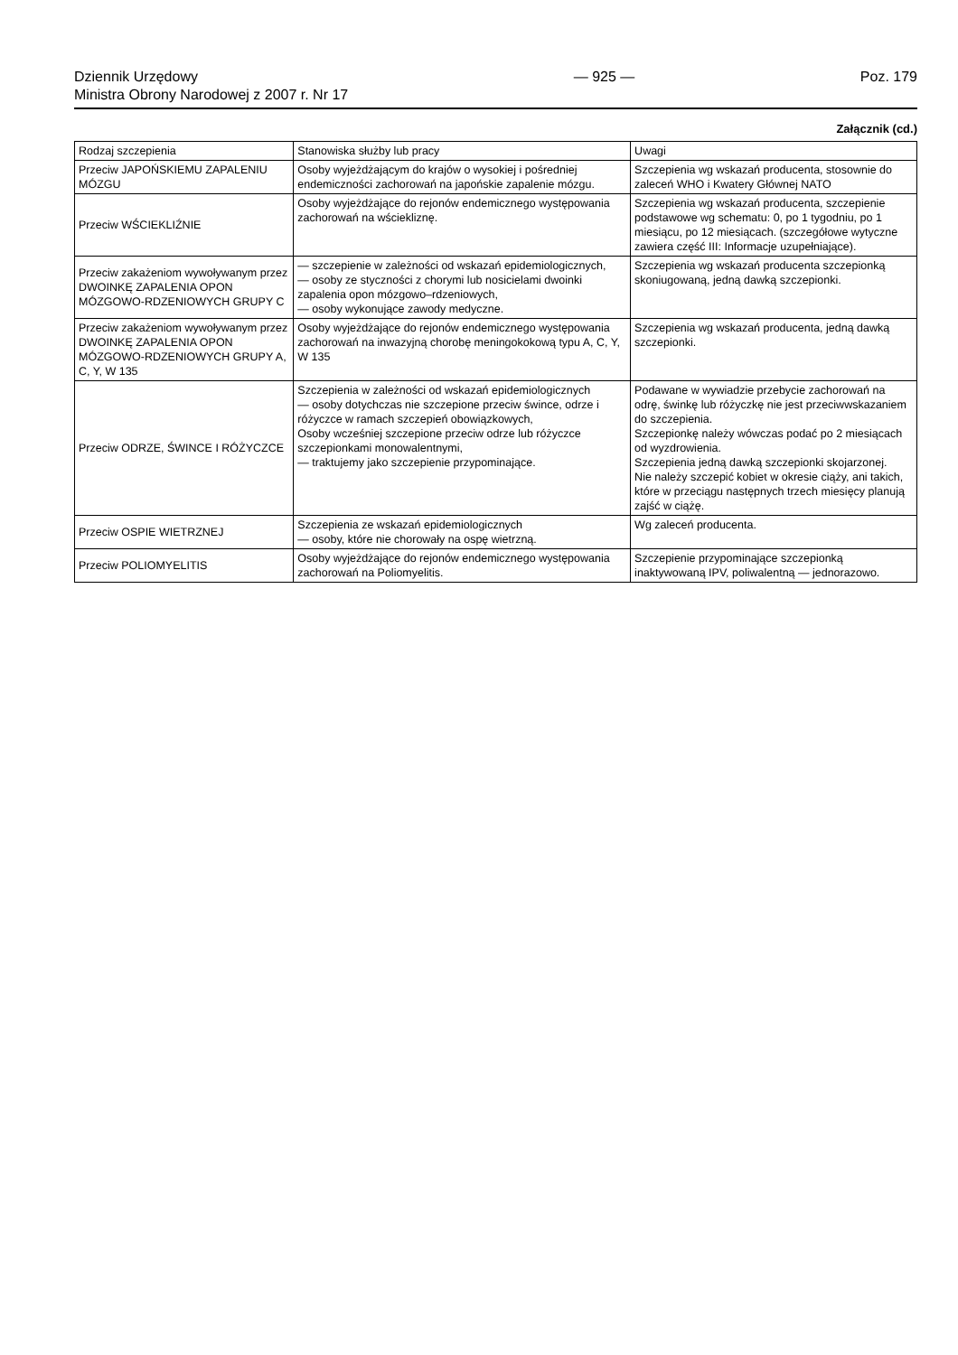Dziennik Urzędowy
Ministra Obrony Narodowej z 2007 r. Nr 17
— 925 — Poz. 179
Załącznik (cd.)
| Rodzaj szczepienia | Stanowiska służby lub pracy | Uwagi |
| --- | --- | --- |
| Przeciw JAPOŃSKIEMU ZAPALENIU MÓZGU | Osoby wyjeżdżającym do krajów o wysokiej i pośredniej endemiczności zachorowań na japońskie zapalenie mózgu. | Szczepienia wg wskazań producenta, stosownie do zaleceń WHO i Kwatery Głównej NATO |
| Przeciw WŚCIEKLIŹNIE | Osoby wyjeżdżające do rejonów endemicznego występowania zachorowań na wściekliznę. | Szczepienia wg wskazań producenta, szczepienie podstawowe wg schematu: 0, po 1 tygodniu, po 1 miesiącu, po 12 miesiącach. (szczegółowe wytyczne zawiera część III: Informacje uzupełniające). |
| Przeciw zakażeniom wywoływanym przez DWOINKĘ ZAPALENIA OPON MÓZGOWO-RDZENIOWYCH GRUPY C | — szczepienie w zależności od wskazań epidemiologicznych, — osoby ze styczności z chorymi lub nosicielami dwoinki zapalenia opon mózgowo–rdzeniowych, — osoby wykonujące zawody medyczne. | Szczepienia wg wskazań producenta szczepionką skoniugowaną, jedną dawką szczepionki. |
| Przeciw zakażeniom wywoływanym przez DWOINKĘ ZAPALENIA OPON MÓZGOWO-RDZENIOWYCH GRUPY A, C, Y, W 135 | Osoby wyjeżdżające do rejonów endemicznego występowania zachorowań na inwazyjną chorobę meningokokową typu A, C, Y, W 135 | Szczepienia wg wskazań producenta, jedną dawką szczepionki. |
| Przeciw ODRZE, ŚWINCE I RÓŻYCZCE | Szczepienia w zależności od wskazań epidemiologicznych — osoby dotychczas nie szczepione przeciw śwince, odrze i różyczce w ramach szczepień obowiązkowych, Osoby wcześniej szczepione przeciw odrze lub różyczce szczepionkami monowalentnymi, — traktujemy jako szczepienie przypominające. | Podawane w wywiadzie przebycie zachorowań na odrę, świnkę lub różyczkę nie jest przeciwwskazaniem do szczepienia. Szczepionkę należy wówczas podać po 2 miesiącach od wyzdrowienia. Szczepienia jedną dawką szczepionki skojarzonej. Nie należy szczepić kobiet w okresie ciąży, ani takich, które w przeciągu następnych trzech miesięcy planują zajść w ciążę. |
| Przeciw OSPIE WIETRZNEJ | Szczepienia ze wskazań epidemiologicznych — osoby, które nie chorowały na ospę wietrzną. | Wg zaleceń producenta. |
| Przeciw POLIOMYELITIS | Osoby wyjeżdżające do rejonów endemicznego występowania zachorowań na Poliomyelitis. | Szczepienie przypominające szczepionką inaktywowaną IPV, poliwalentną — jednorazowo. |